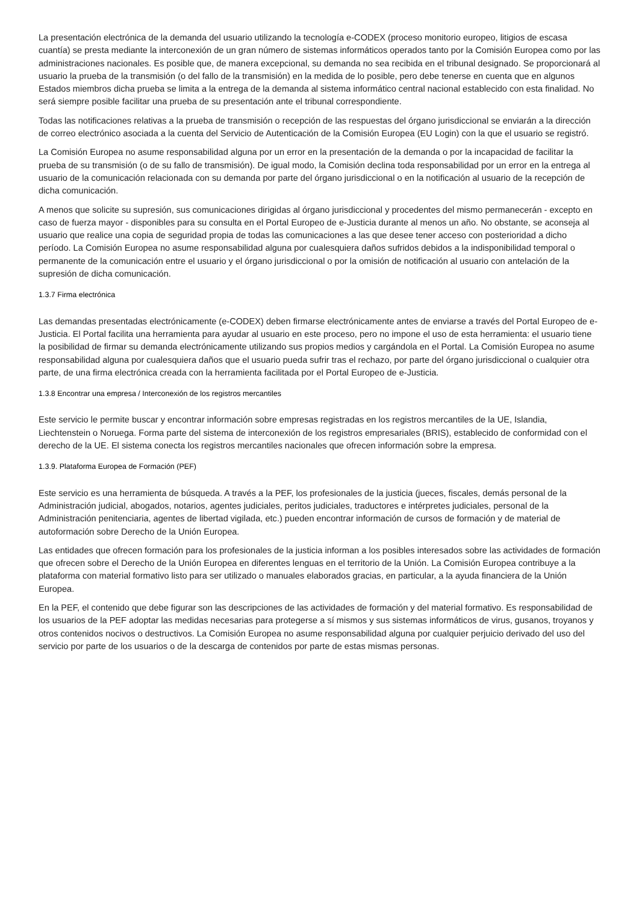La presentación electrónica de la demanda del usuario utilizando la tecnología e-CODEX (proceso monitorio europeo, litigios de escasa cuantía) se presta mediante la interconexión de un gran número de sistemas informáticos operados tanto por la Comisión Europea como por las administraciones nacionales. Es posible que, de manera excepcional, su demanda no sea recibida en el tribunal designado. Se proporcionará al usuario la prueba de la transmisión (o del fallo de la transmisión) en la medida de lo posible, pero debe tenerse en cuenta que en algunos Estados miembros dicha prueba se limita a la entrega de la demanda al sistema informático central nacional establecido con esta finalidad. No será siempre posible facilitar una prueba de su presentación ante el tribunal correspondiente.
Todas las notificaciones relativas a la prueba de transmisión o recepción de las respuestas del órgano jurisdiccional se enviarán a la dirección de correo electrónico asociada a la cuenta del Servicio de Autenticación de la Comisión Europea (EU Login) con la que el usuario se registró.
La Comisión Europea no asume responsabilidad alguna por un error en la presentación de la demanda o por la incapacidad de facilitar la prueba de su transmisión (o de su fallo de transmisión). De igual modo, la Comisión declina toda responsabilidad por un error en la entrega al usuario de la comunicación relacionada con su demanda por parte del órgano jurisdiccional o en la notificación al usuario de la recepción de dicha comunicación.
A menos que solicite su supresión, sus comunicaciones dirigidas al órgano jurisdiccional y procedentes del mismo permanecerán - excepto en caso de fuerza mayor - disponibles para su consulta en el Portal Europeo de e-Justicia durante al menos un año. No obstante, se aconseja al usuario que realice una copia de seguridad propia de todas las comunicaciones a las que desee tener acceso con posterioridad a dicho período. La Comisión Europea no asume responsabilidad alguna por cualesquiera daños sufridos debidos a la indisponibilidad temporal o permanente de la comunicación entre el usuario y el órgano jurisdiccional o por la omisión de notificación al usuario con antelación de la supresión de dicha comunicación.
1.3.7 Firma electrónica
Las demandas presentadas electrónicamente (e-CODEX) deben firmarse electrónicamente antes de enviarse a través del Portal Europeo de e-Justicia. El Portal facilita una herramienta para ayudar al usuario en este proceso, pero no impone el uso de esta herramienta: el usuario tiene la posibilidad de firmar su demanda electrónicamente utilizando sus propios medios y cargándola en el Portal. La Comisión Europea no asume responsabilidad alguna por cualesquiera daños que el usuario pueda sufrir tras el rechazo, por parte del órgano jurisdiccional o cualquier otra parte, de una firma electrónica creada con la herramienta facilitada por el Portal Europeo de e-Justicia.
1.3.8 Encontrar una empresa / Interconexión de los registros mercantiles
Este servicio le permite buscar y encontrar información sobre empresas registradas en los registros mercantiles de la UE, Islandia, Liechtenstein o Noruega. Forma parte del sistema de interconexión de los registros empresariales (BRIS), establecido de conformidad con el derecho de la UE. El sistema conecta los registros mercantiles nacionales que ofrecen información sobre la empresa.
1.3.9. Plataforma Europea de Formación (PEF)
Este servicio es una herramienta de búsqueda. A través a la PEF, los profesionales de la justicia (jueces, fiscales, demás personal de la Administración judicial, abogados, notarios, agentes judiciales, peritos judiciales, traductores e intérpretes judiciales, personal de la Administración penitenciaria, agentes de libertad vigilada, etc.) pueden encontrar información de cursos de formación y de material de autoformación sobre Derecho de la Unión Europea.
Las entidades que ofrecen formación para los profesionales de la justicia informan a los posibles interesados sobre las actividades de formación que ofrecen sobre el Derecho de la Unión Europea en diferentes lenguas en el territorio de la Unión. La Comisión Europea contribuye a la plataforma con material formativo listo para ser utilizado o manuales elaborados gracias, en particular, a la ayuda financiera de la Unión Europea.
En la PEF, el contenido que debe figurar son las descripciones de las actividades de formación y del material formativo. Es responsabilidad de los usuarios de la PEF adoptar las medidas necesarias para protegerse a sí mismos y sus sistemas informáticos de virus, gusanos, troyanos y otros contenidos nocivos o destructivos. La Comisión Europea no asume responsabilidad alguna por cualquier perjuicio derivado del uso del servicio por parte de los usuarios o de la descarga de contenidos por parte de estas mismas personas.